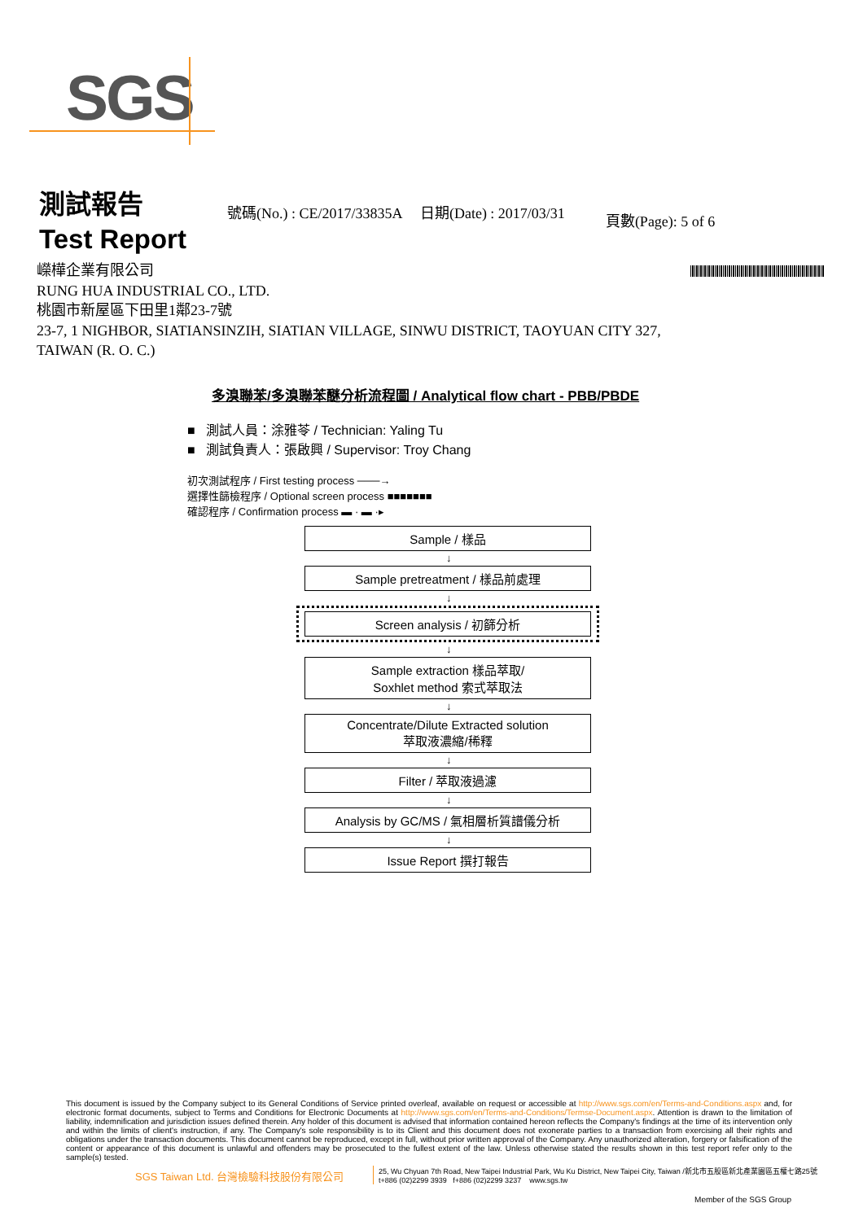SGS
測試報告
Test Report
號碼(No.) : CE/2017/33835A 日期(Date) : 2017/03/31
頁數(Page): 5 of 6
嶸樺企業有限公司
RUNG HUA INDUSTRIAL CO., LTD.
桃園市新屋區下田里1鄰23-7號
23-7, 1 NIGHBOR, SIATIANSINZIH, SIATIAN VILLAGE, SINWU DISTRICT, TAOYUAN CITY 327,
TAIWAN (R. O. C.)
多溴聯苯/多溴聯苯醚分析流程圖 / Analytical flow chart - PBB/PBDE
■ 測試人員：涂雅苓 / Technician: Yaling Tu
■ 測試負責人：張啟興 / Supervisor: Troy Chang
初次測試程序 / First testing process ───→
選擇性篩檢程序 / Optional screen process ■■■■■■■
確認程序 / Confirmation process ▬ · ▬ ·▸
Sample / 樣品
↓
Sample pretreatment / 樣品前處理
↓
Screen analysis / 初篩分析
↓
Sample extraction 樣品萃取/
Soxhlet method 索式萃取法
↓
Concentrate/Dilute Extracted solution
萃取液濃縮/稀釋
↓
Filter / 萃取液過濾
↓
Analysis by GC/MS / 氣相層析質譜儀分析
↓
Issue Report 撰打報告
This document is issued by the Company subject to its General Conditions of Service printed overleaf, available on request or accessible at http://www.sgs.com/en/Terms-and-Conditions.aspx and, for electronic format documents, subject to Terms and Conditions for Electronic Documents at http://www.sgs.com/en/Terms-and-Conditions/Termse-Document.aspx. Attention is drawn to the limitation of liability, indemnification and jurisdiction issues defined therein. Any holder of this document is advised that information contained hereon reflects the Company's findings at the time of its intervention only and within the limits of client's instruction, if any. The Company's sole responsibility is to its Client and this document does not exonerate parties to a transaction from exercising all their rights and obligations under the transaction documents. This document cannot be reproduced, except in full, without prior written approval of the Company. Any unauthorized alteration, forgery or falsification of the content or appearance of this document is unlawful and offenders may be prosecuted to the fullest extent of the law. Unless otherwise stated the results shown in this test report refer only to the sample(s) tested.
SGS Taiwan Ltd. 台灣檢驗科技股份有限公司
25, Wu Chyuan 7th Road, New Taipei Industrial Park, Wu Ku District, New Taipei City, Taiwan /新北市五股區新北產業園區五權七路25號
t+886 (02)2299 3939 f+886 (02)2299 3237 www.sgs.tw
Member of the SGS Group